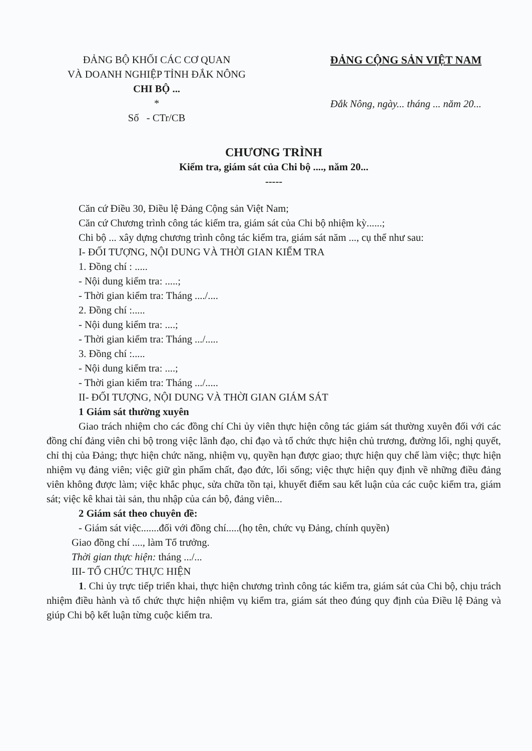ĐẢNG BỘ KHỐI CÁC CƠ QUAN
VÀ DOANH NGHIỆP TỈNH ĐẮK NÔNG
CHI BỘ ...
*
Số - CTr/CB
ĐẢNG CỘNG SẢN VIỆT NAM
Đắk Nông, ngày... tháng ... năm 20...
CHƯƠNG TRÌNH
Kiểm tra, giám sát của Chi bộ ...., năm 20...
-----
Căn cứ Điều 30, Điều lệ Đảng Cộng sản Việt Nam;
Căn cứ Chương trình công tác kiểm tra, giám sát của Chi bộ nhiệm kỳ......;
Chi bộ ... xây dựng chương trình công tác kiểm tra, giám sát năm ..., cụ thể như sau:
I- ĐỐI TƯỢNG, NỘI DUNG VÀ THỜI GIAN KIỂM TRA
1. Đồng chí : .....
- Nội dung kiểm tra: .....;
- Thời gian kiểm tra: Tháng ..../....
2. Đồng chí :.....
- Nội dung kiểm tra: ....;
- Thời gian kiểm tra: Tháng .../.....
3. Đồng chí :.....
- Nội dung kiểm tra: ....;
- Thời gian kiểm tra: Tháng .../.....
II- ĐỐI TƯỢNG, NỘI DUNG VÀ THỜI GIAN GIÁM SÁT
1 Giám sát thường xuyên
Giao trách nhiệm cho các đồng chí Chi ủy viên thực hiện công tác giám sát thường xuyên đối với các đồng chí đảng viên chi bộ trong việc lãnh đạo, chỉ đạo và tổ chức thực hiện chủ trương, đường lối, nghị quyết, chỉ thị của Đảng; thực hiện chức năng, nhiệm vụ, quyền hạn được giao; thực hiện quy chế làm việc; thực hiện nhiệm vụ đảng viên; việc giữ gìn phẩm chất, đạo đức, lối sống; việc thực hiện quy định về những điều đảng viên không được làm; việc khắc phục, sửa chữa tồn tại, khuyết điểm sau kết luận của các cuộc kiểm tra, giám sát; việc kê khai tài sản, thu nhập của cán bộ, đảng viên...
2 Giám sát theo chuyên đề:
- Giám sát việc.......đối với đồng chí.....(họ tên, chức vụ Đảng, chính quyền)
Giao đồng chí ...., làm Tổ trưởng.
Thời gian thực hiện: tháng .../...
III- TỔ CHỨC THỰC HIỆN
1. Chi ủy trực tiếp triển khai, thực hiện chương trình công tác kiểm tra, giám sát của Chi bộ, chịu trách nhiệm điều hành và tổ chức thực hiện nhiệm vụ kiểm tra, giám sát theo đúng quy định của Điều lệ Đảng và giúp Chi bộ kết luận từng cuộc kiểm tra.